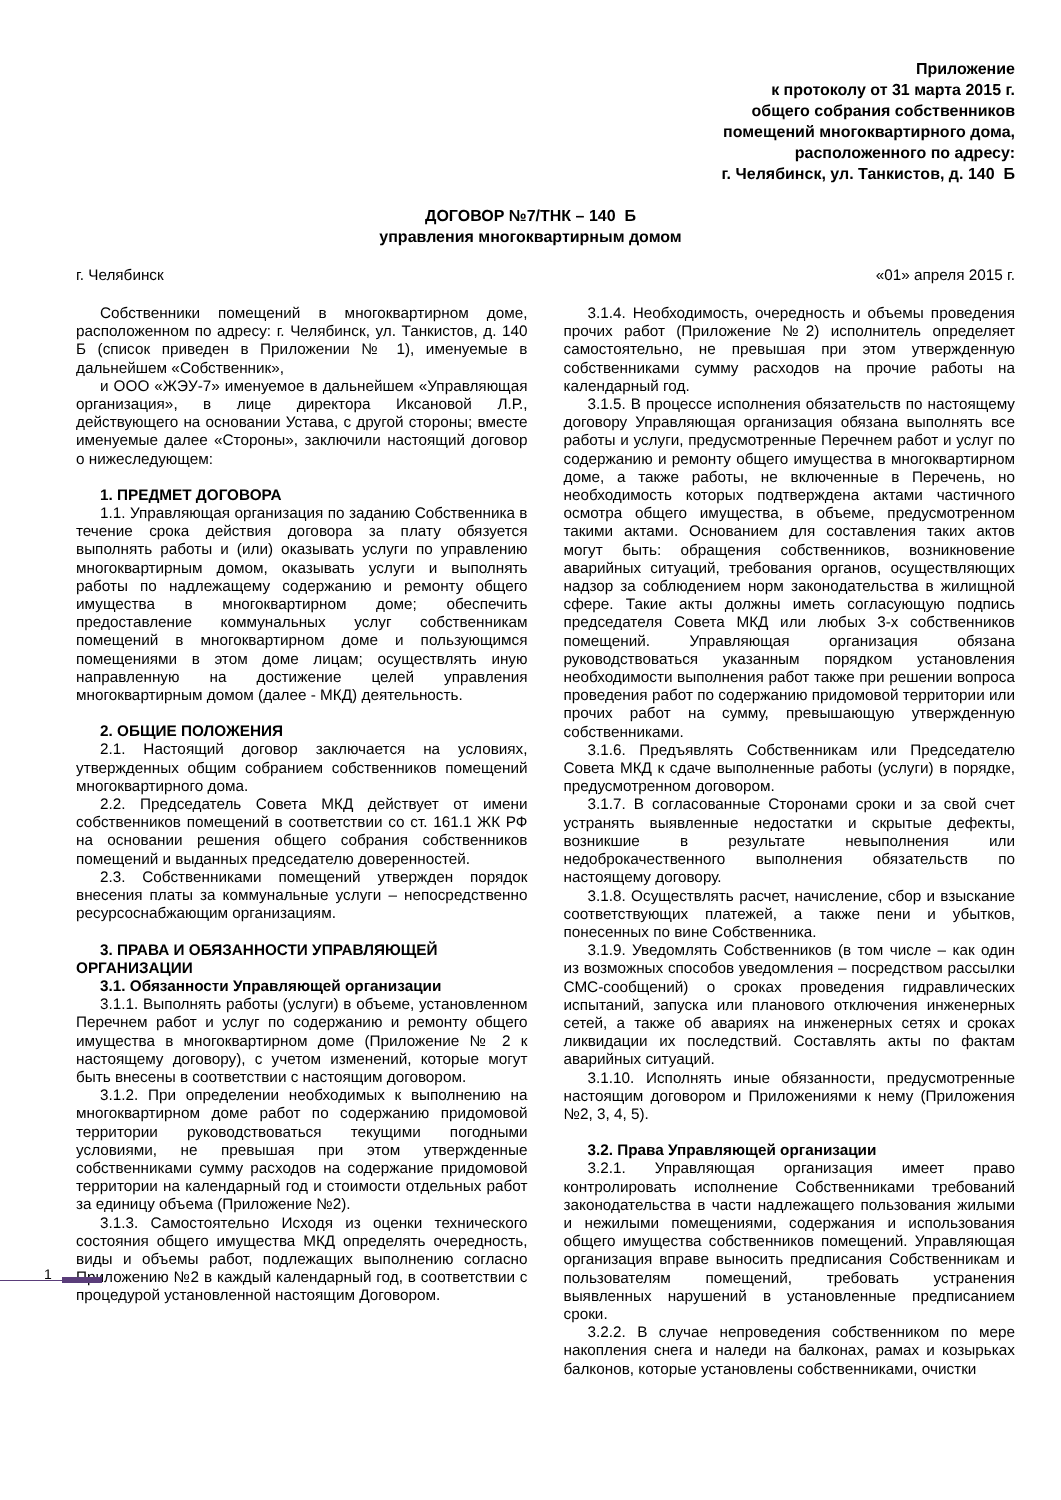Приложение
к протоколу от 31 марта 2015 г.
общего собрания собственников
помещений многоквартирного дома,
расположенного по адресу:
г. Челябинск, ул. Танкистов, д. 140 Б
ДОГОВОР №7/ТНК – 140 Б
управления многоквартирным домом
г. Челябинск «01» апреля 2015 г.
Собственники помещений в многоквартирном доме, расположенном по адресу: г. Челябинск, ул. Танкистов, д. 140 Б (список приведен в Приложении № 1), именуемые в дальнейшем «Собственник»,
и ООО «ЖЭУ-7» именуемое в дальнейшем «Управляющая организация», в лице директора Иксановой Л.Р., действующего на основании Устава, с другой стороны; вместе именуемые далее «Стороны», заключили настоящий договор о нижеследующем:
1. ПРЕДМЕТ ДОГОВОРА
1.1. Управляющая организация по заданию Собственника в течение срока действия договора за плату обязуется выполнять работы и (или) оказывать услуги по управлению многоквартирным домом, оказывать услуги и выполнять работы по надлежащему содержанию и ремонту общего имущества в многоквартирном доме; обеспечить предоставление коммунальных услуг собственникам помещений в многоквартирном доме и пользующимся помещениями в этом доме лицам; осуществлять иную направленную на достижение целей управления многоквартирным домом (далее - МКД) деятельность.
2. ОБЩИЕ ПОЛОЖЕНИЯ
2.1. Настоящий договор заключается на условиях, утвержденных общим собранием собственников помещений многоквартирного дома.
2.2. Председатель Совета МКД действует от имени собственников помещений в соответствии со ст. 161.1 ЖК РФ на основании решения общего собрания собственников помещений и выданных председателю доверенностей.
2.3. Собственниками помещений утвержден порядок внесения платы за коммунальные услуги – непосредственно ресурсоснабжающим организациям.
3. ПРАВА И ОБЯЗАННОСТИ УПРАВЛЯЮЩЕЙ ОРГАНИЗАЦИИ
3.1. Обязанности Управляющей организации
3.1.1. Выполнять работы (услуги) в объеме, установленном Перечнем работ и услуг по содержанию и ремонту общего имущества в многоквартирном доме (Приложение № 2 к настоящему договору), с учетом изменений, которые могут быть внесены в соответствии с настоящим договором.
3.1.2. При определении необходимых к выполнению на многоквартирном доме работ по содержанию придомовой территории руководствоваться текущими погодными условиями, не превышая при этом утвержденные собственниками сумму расходов на содержание придомовой территории на календарный год и стоимости отдельных работ за единицу объема (Приложение №2).
3.1.3. Самостоятельно Исходя из оценки технического состояния общего имущества МКД определять очередность, виды и объемы работ, подлежащих выполнению согласно Приложению №2 в каждый календарный год, в соответствии с процедурой установленной настоящим Договором.
3.1.4. Необходимость, очередность и объемы проведения прочих работ (Приложение №2) исполнитель определяет самостоятельно, не превышая при этом утвержденную собственниками сумму расходов на прочие работы на календарный год.
3.1.5. В процессе исполнения обязательств по настоящему договору Управляющая организация обязана выполнять все работы и услуги, предусмотренные Перечнем работ и услуг по содержанию и ремонту общего имущества в многоквартирном доме, а также работы, не включенные в Перечень, но необходимость которых подтверждена актами частичного осмотра общего имущества, в объеме, предусмотренном такими актами. Основанием для составления таких актов могут быть: обращения собственников, возникновение аварийных ситуаций, требования органов, осуществляющих надзор за соблюдением норм законодательства в жилищной сфере. Такие акты должны иметь согласующую подпись председателя Совета МКД или любых 3-х собственников помещений. Управляющая организация обязана руководствоваться указанным порядком установления необходимости выполнения работ также при решении вопроса проведения работ по содержанию придомовой территории или прочих работ на сумму, превышающую утвержденную собственниками.
3.1.6. Предъявлять Собственникам или Председателю Совета МКД к сдаче выполненные работы (услуги) в порядке, предусмотренном договором.
3.1.7. В согласованные Сторонами сроки и за свой счет устранять выявленные недостатки и скрытые дефекты, возникшие в результате невыполнения или недоброкачественного выполнения обязательств по настоящему договору.
3.1.8. Осуществлять расчет, начисление, сбор и взыскание соответствующих платежей, а также пени и убытков, понесенных по вине Собственника.
3.1.9. Уведомлять Собственников (в том числе – как один из возможных способов уведомления – посредством рассылки СМС-сообщений) о сроках проведения гидравлических испытаний, запуска или планового отключения инженерных сетей, а также об авариях на инженерных сетях и сроках ликвидации их последствий. Составлять акты по фактам аварийных ситуаций.
3.1.10. Исполнять иные обязанности, предусмотренные настоящим договором и Приложениями к нему (Приложения №2, 3, 4, 5).
3.2. Права Управляющей организации
3.2.1. Управляющая организация имеет право контролировать исполнение Собственниками требований законодательства в части надлежащего пользования жилыми и нежилыми помещениями, содержания и использования общего имущества собственников помещений. Управляющая организация вправе выносить предписания Собственникам и пользователям помещений, требовать устранения выявленных нарушений в установленные предписанием сроки.
3.2.2. В случае непроведения собственником по мере накопления снега и наледи на балконах, рамах и козырьках балконов, которые установлены собственниками, очистки
1